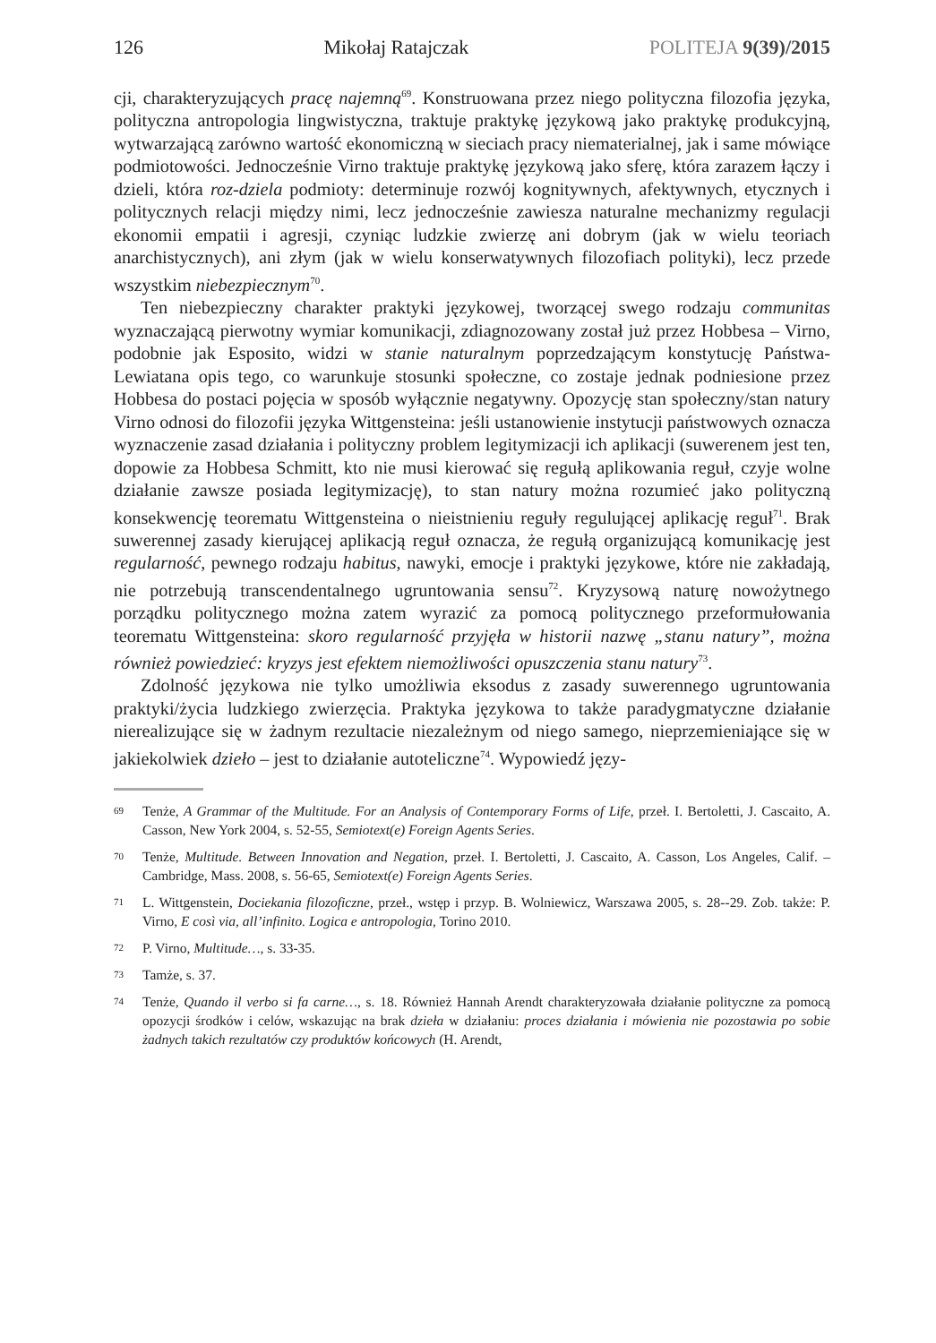126 Mikołaj Ratajczak POLITEJA 9(39)/2015
cji, charakteryzujących pracę najemną<sup>69</sup>. Konstruowana przez niego polityczna filozofia języka, polityczna antropologia lingwistyczna, traktuje praktykę językową jako praktykę produkcyjną, wytwarzającą zarówno wartość ekonomiczną w sieciach pracy niematerialnej, jak i same mówiące podmiotowości. Jednocześnie Virno traktuje praktykę językową jako sferę, która zarazem łączy i dzieli, która roz-dziela podmioty: determinuje rozwój kognitywnych, afektywnych, etycznych i politycznych relacji między nimi, lecz jednocześnie zawiesza naturalne mechanizmy regulacji ekonomii empatii i agresji, czyniąc ludzkie zwierzę ani dobrym (jak w wielu teoriach anarchistycznych), ani złym (jak w wielu konserwatywnych filozofiach polityki), lecz przede wszystkim niebezpiecznym<sup>70</sup>.
Ten niebezpieczny charakter praktyki językowej, tworzącej swego rodzaju communitas wyznaczającą pierwotny wymiar komunikacji, zdiagnozowany został już przez Hobbesa – Virno, podobnie jak Esposito, widzi w stanie naturalnym poprzedzającym konstytucję Państwa-Lewiatana opis tego, co warunkuje stosunki społeczne, co zostaje jednak podniesione przez Hobbesa do postaci pojęcia w sposób wyłącznie negatywny. Opozycję stan społeczny/stan natury Virno odnosi do filozofii języka Wittgensteina: jeśli ustanowienie instytucji państwowych oznacza wyznaczenie zasad działania i polityczny problem legitymizacji ich aplikacji (suwerenem jest ten, dopowie za Hobbesa Schmitt, kto nie musi kierować się regułą aplikowania reguł, czyje wolne działanie zawsze posiada legitymizację), to stan natury można rozumieć jako polityczną konsekwencję teorematu Wittgensteina o nieistnieniu reguły regulującej aplikację reguł<sup>71</sup>. Brak suwerennej zasady kierującej aplikacją reguł oznacza, że regułą organizującą komunikację jest regularność, pewnego rodzaju habitus, nawyki, emocje i praktyki językowe, które nie zakładają, nie potrzebują transcendentalnego ugruntowania sensu<sup>72</sup>. Kryzysową naturę nowożytnego porządku politycznego można zatem wyrazić za pomocą politycznego przeformułowania teorematu Wittgensteina: skoro regularność przyjęła w historii nazwę „stanu natury”, można również powiedzieć: kryzys jest efektem niemożliwości opuszczenia stanu natury<sup>73</sup>.
Zdolność językowa nie tylko umożliwia eksodus z zasady suwerennego ugruntowania praktyki/życia ludzkiego zwierzęcia. Praktyka językowa to także paradygmatyczne działanie nierealizujące się w żadnym rezultacie niezależnym od niego samego, nieprzemieniające się w jakiekolwiek dzieło – jest to działanie autoteliczne<sup>74</sup>. Wypowiedź języ-
69
Tenże, A Grammar of the Multitude. For an Analysis of Contemporary Forms of Life, przeł. I. Bertoletti, J. Cascaito, A. Casson, New York 2004, s. 52-55, Semiotext(e) Foreign Agents Series.
70
Tenże, Multitude. Between Innovation and Negation, przeł. I. Bertoletti, J. Cascaito, A. Casson, Los Angeles, Calif. – Cambridge, Mass. 2008, s. 56-65, Semiotext(e) Foreign Agents Series.
71
L. Wittgenstein, Dociekania filozoficzne, przeł., wstęp i przyp. B. Wolniewicz, Warszawa 2005, s. 28--29. Zob. także: P. Virno, E così via, all’infinito. Logica e antropologia, Torino 2010.
72
P. Virno, Multitude…, s. 33-35.
73
Tamże, s. 37.
74
Tenże, Quando il verbo si fa carne…, s. 18. Również Hannah Arendt charakteryzowała działanie polityczne za pomocą opozycji środków i celów, wskazując na brak dzieła w działaniu: proces działania i mówienia nie pozostawia po sobie żadnych takich rezultatów czy produktów końcowych (H. Arendt,